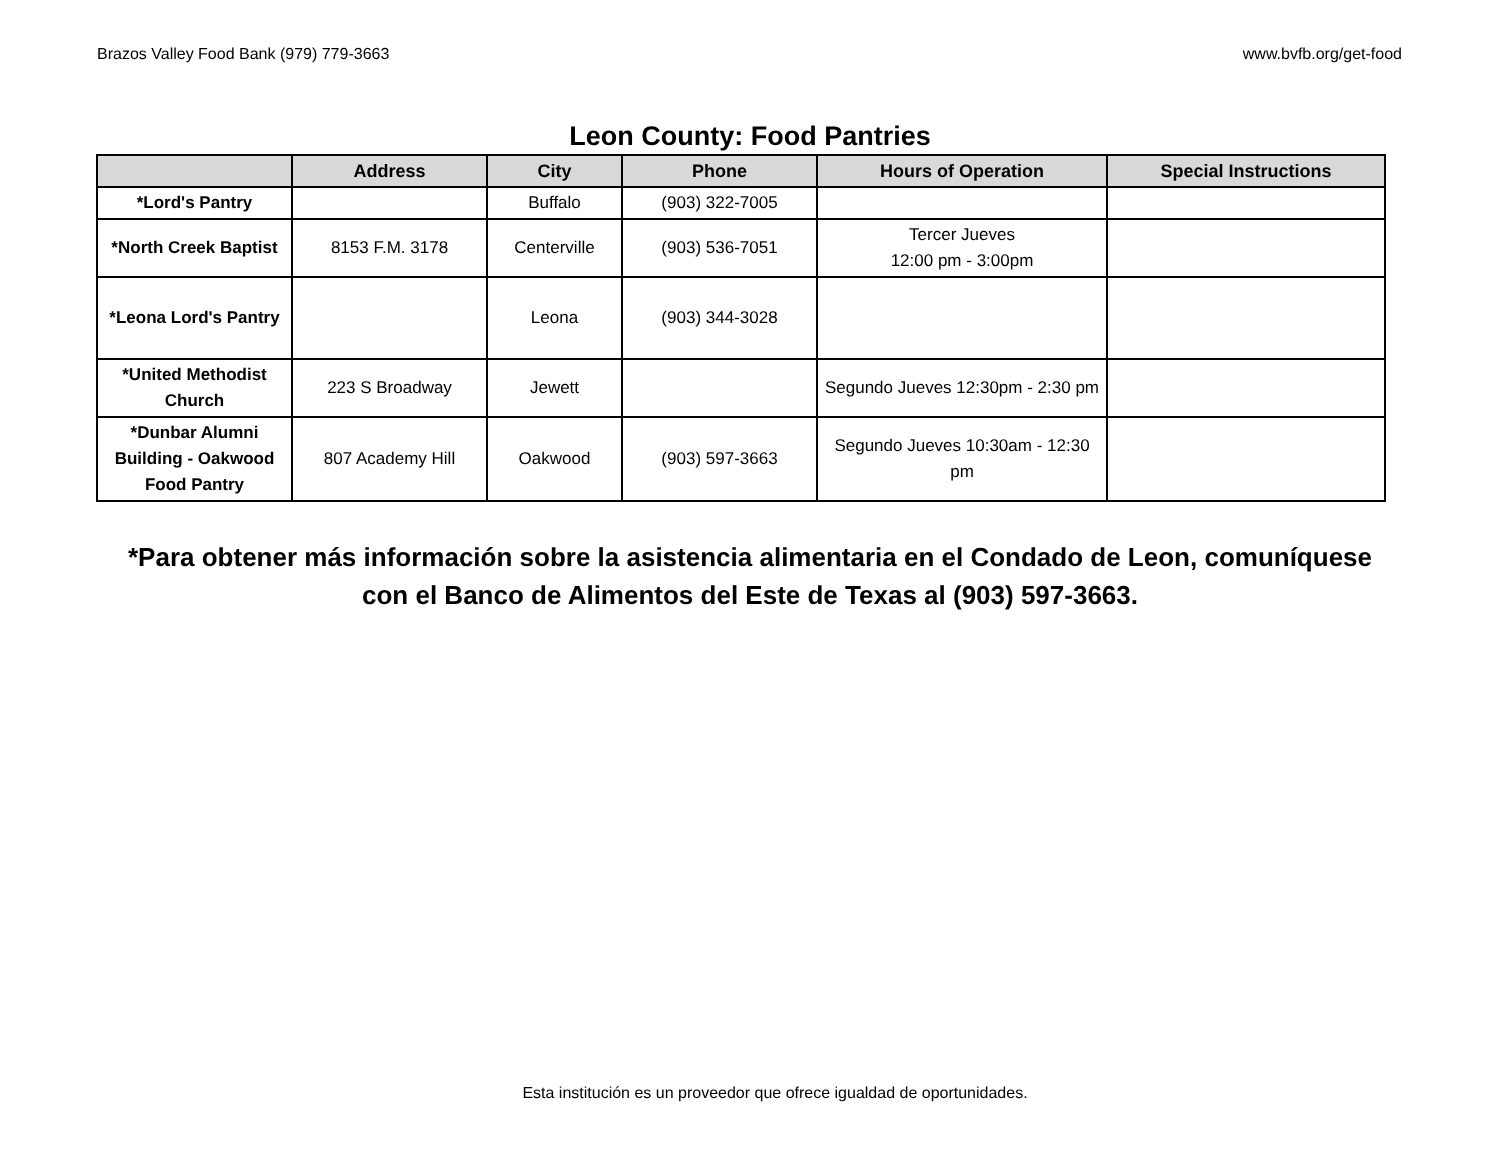Brazos Valley Food Bank (979) 779-3663 www.bvfb.org/get-food
Leon County: Food Pantries
| | Address | City | Phone | Hours of Operation | Special Instructions |
| --- | --- | --- | --- | --- | --- |
| *Lord's Pantry | | Buffalo | (903) 322-7005 | | |
| *North Creek Baptist | 8153 F.M. 3178 | Centerville | (903) 536-7051 | Tercer Jueves 12:00 pm - 3:00pm | |
| *Leona Lord's Pantry | | Leona | (903) 344-3028 | | |
| *United Methodist Church | 223 S Broadway | Jewett | | Segundo Jueves 12:30pm - 2:30 pm | |
| *Dunbar Alumni Building - Oakwood Food Pantry | 807 Academy Hill | Oakwood | (903) 597-3663 | Segundo Jueves 10:30am - 12:30 pm | |
*Para obtener más información sobre la asistencia alimentaria en el Condado de Leon, comuníquese
con el Banco de Alimentos del Este de Texas al (903) 597-3663.
Esta institución es un proveedor que ofrece igualdad de oportunidades.